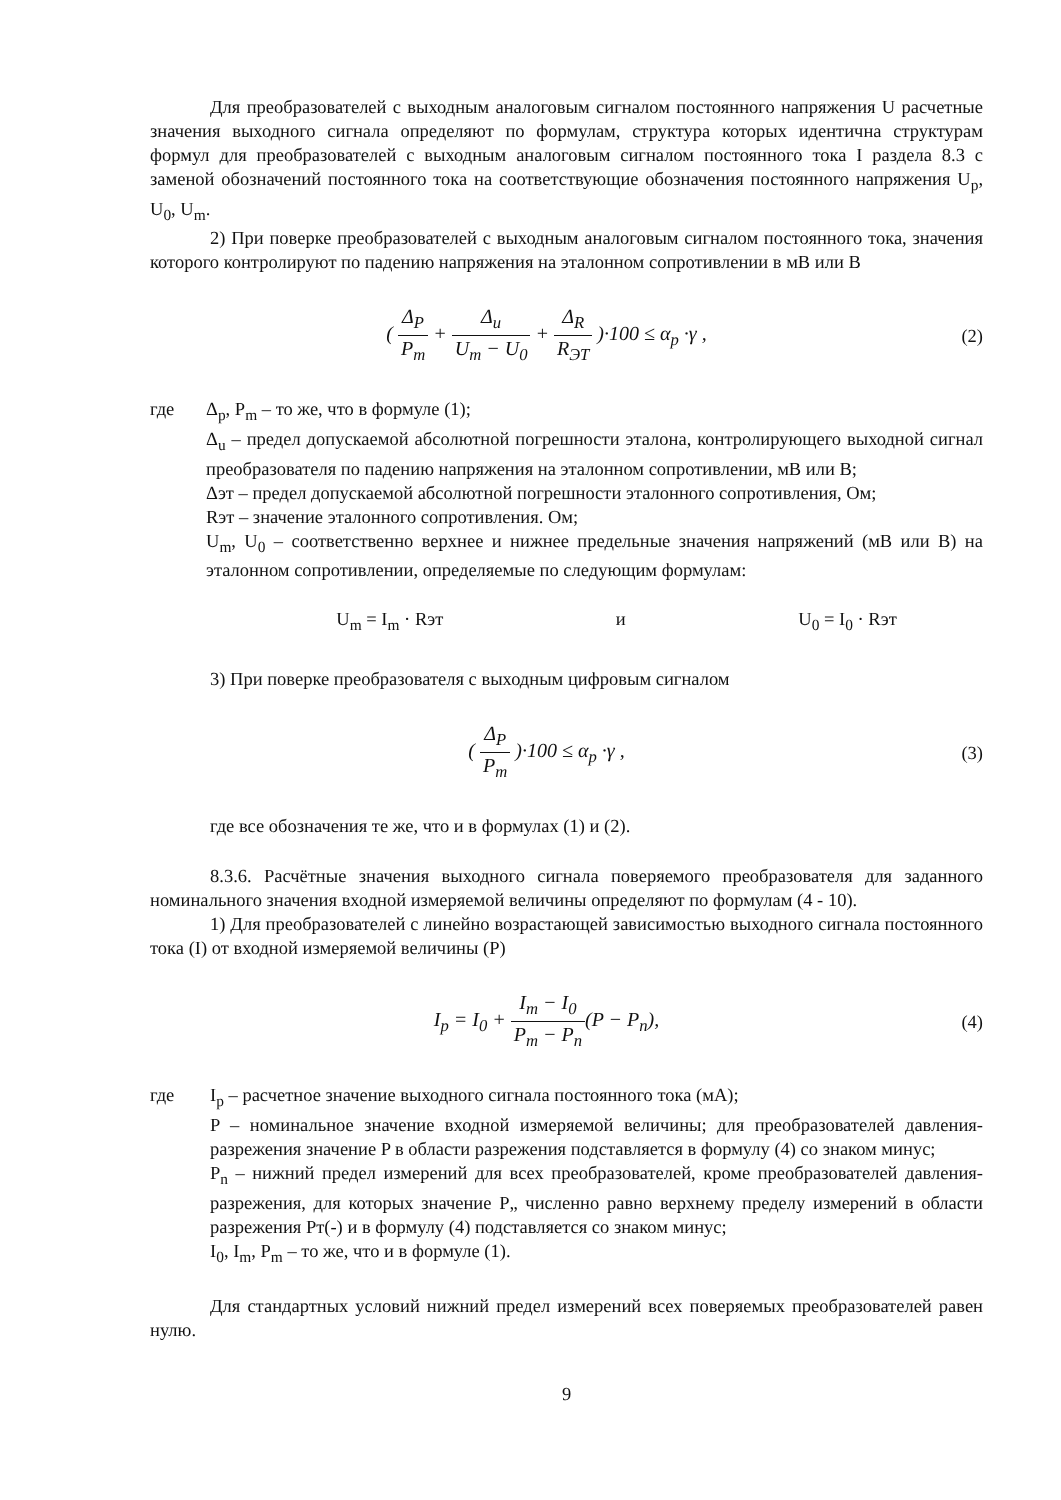Для преобразователей с выходным аналоговым сигналом постоянного напряжения U расчетные значения выходного сигнала определяют по формулам, структура которых идентична структурам формул для преобразователей с выходным аналоговым сигналом постоянного тока I раздела 8.3 с заменой обозначений постоянного тока на соответствующие обозначения постоянного напряжения U<sub>p</sub>, U<sub>0</sub>, U<sub>m</sub>.
2) При поверке преобразователей с выходным аналоговым сигналом постоянного тока, значения которого контролируют по падению напряжения на эталонном сопротивлении в мВ или В
( Δ<sub>P</sub> P<sub>m</sub> + Δ<sub>u</sub> U<sub>m</sub> − U<sub>0</sub> + Δ<sub>R</sub> R<sub>ЭТ</sub> )·100 ≤ α<sub>p</sub> ·γ ,
(2)
где Δ<sub>p</sub>, P<sub>m</sub> – то же, что в формуле (1);
Δ<sub>u</sub> – предел допускаемой абсолютной погрешности эталона, контролирующего выходной сигнал преобразователя по падению напряжения на эталонном сопротивлении, мВ или В;
Δэт – предел допускаемой абсолютной погрешности эталонного сопротивления, Ом;
Rэт – значение эталонного сопротивления. Ом;
U<sub>m</sub>, U<sub>0</sub> – соответственно верхнее и нижнее предельные значения напряжений (мВ или В) на эталонном сопротивлении, определяемые по следующим формулам:
U<sub>m</sub> = I<sub>m</sub> · Rэт и U<sub>0</sub> = I<sub>0</sub> · Rэт
3) При поверке преобразователя с выходным цифровым сигналом
( Δ<sub>P</sub> P<sub>m</sub> )·100 ≤ α<sub>p</sub> ·γ , (3)
где все обозначения те же, что и в формулах (1) и (2).
8.3.6. Расчётные значения выходного сигнала поверяемого преобразователя для заданного номинального значения входной измеряемой величины определяют по формулам (4 - 10).
1) Для преобразователей с линейно возрастающей зависимостью выходного сигнала постоянного тока (I) от входной измеряемой величины (P)
I<sub>p</sub> = I<sub>0</sub> + I<sub>m</sub> − I<sub>0</sub> P<sub>m</sub> − P<sub>n</sub>(P − P<sub>n</sub>),
(4)
где I<sub>p</sub> – расчетное значение выходного сигнала постоянного тока (мА);
P – номинальное значение входной измеряемой величины; для преобразователей давления-разрежения значение P в области разрежения подставляется в формулу (4) со знаком минус;
P<sub>n</sub> – нижний предел измерений для всех преобразователей, кроме преобразователей давления-разрежения, для которых значение P„ численно равно верхнему пределу измерений в области разрежения Pт(-) и в формулу (4) подставляется со знаком минус;
I<sub>0</sub>, I<sub>m</sub>, P<sub>m</sub> – то же, что и в формуле (1).
Для стандартных условий нижний предел измерений всех поверяемых преобразователей равен нулю.
9